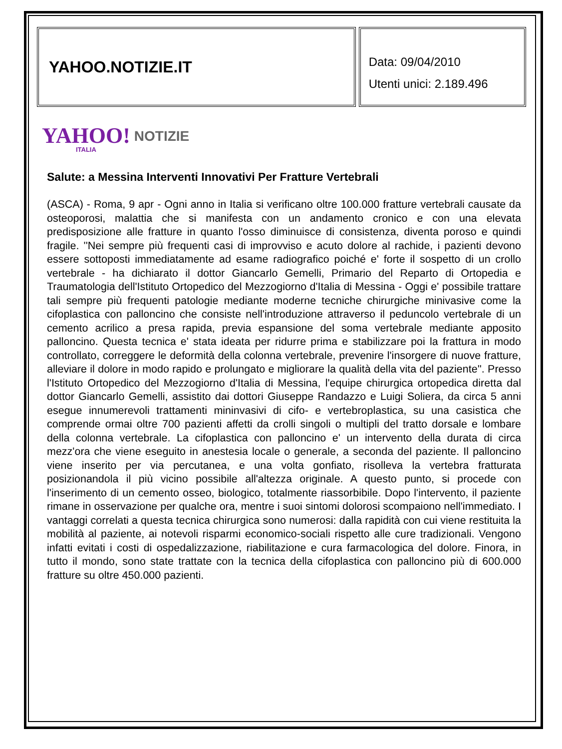YAHOO.NOTIZIE.IT
Data: 09/04/2010
Utenti unici: 2.189.496
YAHOO!
ITALIA
NOTIZIE
Salute: a Messina Interventi Innovativi Per Fratture Vertebrali
(ASCA) - Roma, 9 apr - Ogni anno in Italia si verificano oltre 100.000 fratture vertebrali causate da osteoporosi, malattia che si manifesta con un andamento cronico e con una elevata predisposizione alle fratture in quanto l'osso diminuisce di consistenza, diventa poroso e quindi fragile. ''Nei sempre più frequenti casi di improvviso e acuto dolore al rachide, i pazienti devono essere sottoposti immediatamente ad esame radiografico poiché e' forte il sospetto di un crollo vertebrale - ha dichiarato il dottor Giancarlo Gemelli, Primario del Reparto di Ortopedia e Traumatologia dell'Istituto Ortopedico del Mezzogiorno d'Italia di Messina - Oggi e' possibile trattare tali sempre più frequenti patologie mediante moderne tecniche chirurgiche minivasive come la cifoplastica con palloncino che consiste nell'introduzione attraverso il peduncolo vertebrale di un cemento acrilico a presa rapida, previa espansione del soma vertebrale mediante apposito palloncino. Questa tecnica e' stata ideata per ridurre prima e stabilizzare poi la frattura in modo controllato, correggere le deformità della colonna vertebrale, prevenire l'insorgere di nuove fratture, alleviare il dolore in modo rapido e prolungato e migliorare la qualità della vita del paziente''. Presso l'Istituto Ortopedico del Mezzogiorno d'Italia di Messina, l'equipe chirurgica ortopedica diretta dal dottor Giancarlo Gemelli, assistito dai dottori Giuseppe Randazzo e Luigi Soliera, da circa 5 anni esegue innumerevoli trattamenti mininvasivi di cifo- e vertebroplastica, su una casistica che comprende ormai oltre 700 pazienti affetti da crolli singoli o multipli del tratto dorsale e lombare della colonna vertebrale. La cifoplastica con palloncino e' un intervento della durata di circa mezz'ora che viene eseguito in anestesia locale o generale, a seconda del paziente. Il palloncino viene inserito per via percutanea, e una volta gonfiato, risolleva la vertebra fratturata posizionandola il più vicino possibile all'altezza originale. A questo punto, si procede con l'inserimento di un cemento osseo, biologico, totalmente riassorbibile. Dopo l'intervento, il paziente rimane in osservazione per qualche ora, mentre i suoi sintomi dolorosi scompaiono nell'immediato. I vantaggi correlati a questa tecnica chirurgica sono numerosi: dalla rapidità con cui viene restituita la mobilità al paziente, ai notevoli risparmi economico-sociali rispetto alle cure tradizionali. Vengono infatti evitati i costi di ospedalizzazione, riabilitazione e cura farmacologica del dolore. Finora, in tutto il mondo, sono state trattate con la tecnica della cifoplastica con palloncino più di 600.000 fratture su oltre 450.000 pazienti.